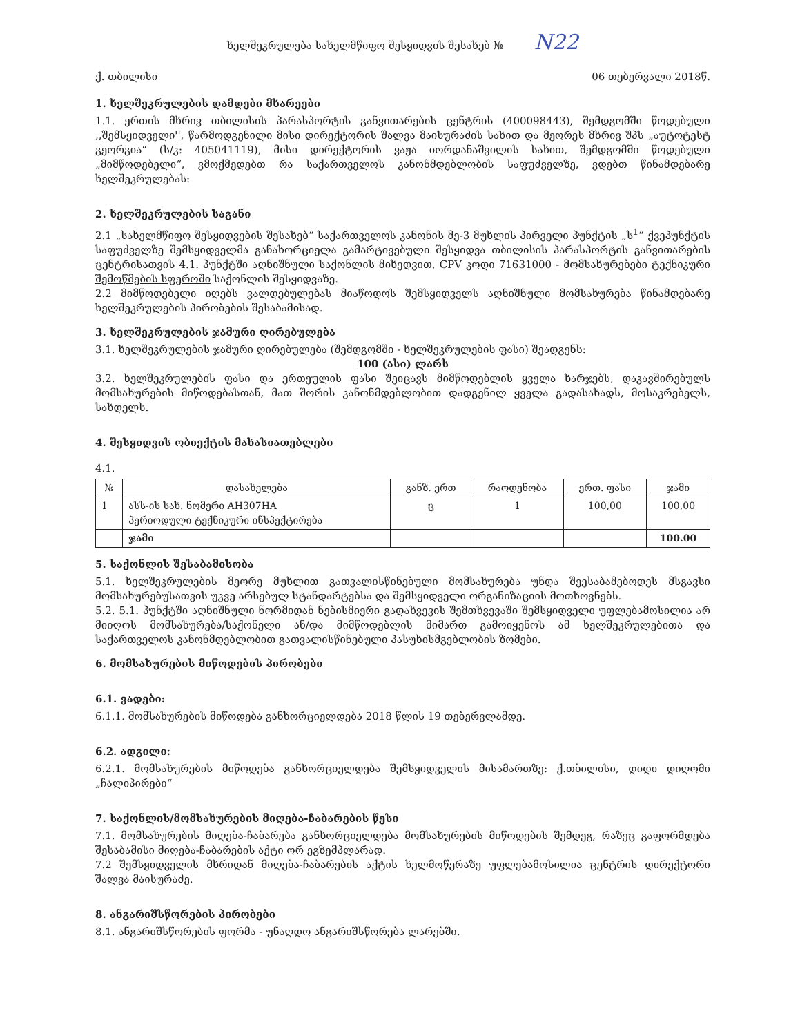ხელშეკრულება სახელმწიფო შესყიდვის შესახებ № N22
ქ. თბილისი 06 თებერვალი 2018წ.
1. ხელშეკრულების დამდები მხარეები
1.1. ერთის მხრივ თბილისის პარასპორტის განვითარების ცენტრის (400098443), შემდგომში წოდებული ,,შემსყიდველი'', წარმოდგენილი მისი დირექტორის შალვა მაისურაძის სახით და მეორეს მხრივ შპს „აუტოტესტ გეორგია“ (ს/კ: 405041119), მისი დირექტორის ვაჟა იორდანაშვილის სახით, შემდგომში წოდებული „მიმწოდებელი“, ვმოქმედებთ რა საქართველოს კანონმდებლობის საფუძველზე, ვდებთ წინამდებარე ხელშეკრულებას:
2. ხელშეკრულების საგანი
2.1 „სახელმწიფო შესყიდვების შესახებ“ საქართველოს კანონის მე-3 მუხლის პირველი პუნქტის „ს<sup>1</sup>“ ქვეპუნქტის საფუძველზე შემსყიდველმა განახორციელა გამარტივებული შესყიდვა თბილისის პარასპორტის განვითარების ცენტრისათვის 4.1. პუნქტში აღნიშნული საქონლის მიხედვით, CPV კოდი 71631000 - მომსახურებები ტექნიკური შემოწმების სფეროში საქონლის შესყიდვაზე.
2.2 მიმწოდებელი იღებს ვალდებულებას მიაწოდოს შემსყიდველს აღნიშნული მომსახურება წინამდებარე ხელშეკრულების პირობების შესაბამისად.
3. ხელშეკრულების ჯამური ღირებულება
3.1. ხელშეკრულების ჯამური ღირებულება (შემდგომში - ხელშეკრულების ფასი) შეადგენს:
100 (ასი) ლარს
3.2. ხელშეკრულების ფასი და ერთეულის ფასი შეიცავს მიმწოდებლის ყველა ხარჯებს, დაკავშირებულს მომსახურების მიწოდებასთან, მათ შორის კანონმდებლობით დადგენილ ყველა გადასახადს, მოსაკრებელს, სახდელს.
4. შესყიდვის ობიექტის მახასიათებლები
4.1.
| № | დასახელება | განზ. ერთ | რაოდენობა | ერთ. ფასი | ჯამი |
| --- | --- | --- | --- | --- | --- |
| 1 | ასს-ის სახ. ნომერი AH307HA პერიოდული ტექნიკური ინსპექტირება | ც | 1 | 100,00 | 100,00 |
| | ჯამი | | | | 100.00 |
5. საქონლის შესაბამისობა
5.1. ხელშეკრულების მეორე მუხლით გათვალისწინებული მომსახურება უნდა შეესაბამებოდეს მსგავსი მომსახურებუსათვის უკვე არსებულ სტანდარტებსა და შემსყიდველი ორგანიზაციის მოთხოვნებს.
5.2. 5.1. პუნქტში აღნიშნული ნორმიდან ნებისმიერი გადახვევის შემთხვევაში შემსყიდველი უფლებამოსილია არ მიიღოს მომსახურება/საქონელი ან/და მიმწოდებლის მიმართ გამოიყენოს ამ ხელშეკრულებითა და საქართველოს კანონმდებლობით გათვალისწინებული პასუხისმგებლობის ზომები.
6. მომსახურების მიწოდების პირობები
6.1. ვადები:
6.1.1. მომსახურების მიწოდება განხორციელდება 2018 წლის 19 თებერვლამდე.
6.2. ადგილი:
6.2.1. მომსახურების მიწოდება განხორციელდება შემსყიდველის მისამართზე: ქ.თბილისი, დიდი დიღომი „ჩალიპირები“
7. საქონლის/მომსახურების მიღება-ჩაბარების წესი
7.1. მომსახურების მიღება-ჩაბარება განხორციელდება მომსახურების მიწოდების შემდეგ, რაზეც გაფორმდება შესაბამისი მიღება-ჩაბარების აქტი ორ ეგზემპლარად.
7.2 შემსყიდველის მხრიდან მიღება-ჩაბარების აქტის ხელმოწერაზე უფლებამოსილია ცენტრის დირექტორი შალვა მაისურაძე.
8. ანგარიშსწორების პირობები
8.1. ანგარიშსწორების ფორმა - უნაღდო ანგარიშსწორება ლარებში.